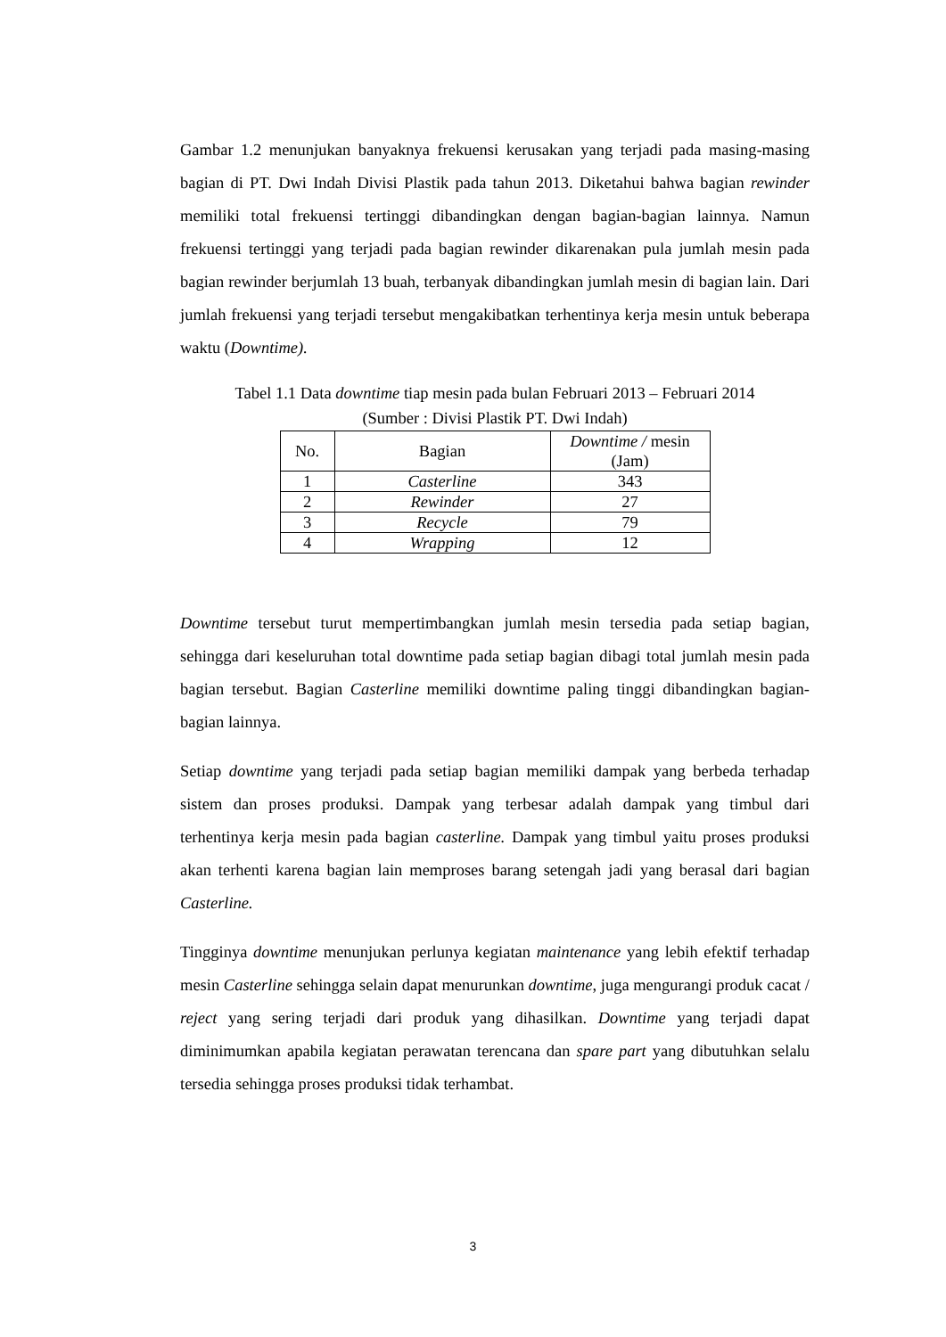Gambar 1.2 menunjukan banyaknya frekuensi kerusakan yang terjadi pada masing-masing bagian di PT. Dwi Indah Divisi Plastik pada tahun 2013. Diketahui bahwa bagian rewinder memiliki total frekuensi tertinggi dibandingkan dengan bagian-bagian lainnya. Namun frekuensi tertinggi yang terjadi pada bagian rewinder dikarenakan pula jumlah mesin pada bagian rewinder berjumlah 13 buah, terbanyak dibandingkan jumlah mesin di bagian lain. Dari jumlah frekuensi yang terjadi tersebut mengakibatkan terhentinya kerja mesin untuk beberapa waktu (Downtime).
Tabel 1.1 Data downtime tiap mesin pada bulan Februari 2013 – Februari 2014
(Sumber : Divisi Plastik PT. Dwi Indah)
| No. | Bagian | Downtime / mesin (Jam) |
| --- | --- | --- |
| 1 | Casterline | 343 |
| 2 | Rewinder | 27 |
| 3 | Recycle | 79 |
| 4 | Wrapping | 12 |
Downtime tersebut turut mempertimbangkan jumlah mesin tersedia pada setiap bagian, sehingga dari keseluruhan total downtime pada setiap bagian dibagi total jumlah mesin pada bagian tersebut. Bagian Casterline memiliki downtime paling tinggi dibandingkan bagian-bagian lainnya.
Setiap downtime yang terjadi pada setiap bagian memiliki dampak yang berbeda terhadap sistem dan proses produksi. Dampak yang terbesar adalah dampak yang timbul dari terhentinya kerja mesin pada bagian casterline. Dampak yang timbul yaitu proses produksi akan terhenti karena bagian lain memproses barang setengah jadi yang berasal dari bagian Casterline.
Tingginya downtime menunjukan perlunya kegiatan maintenance yang lebih efektif terhadap mesin Casterline sehingga selain dapat menurunkan downtime, juga mengurangi produk cacat / reject yang sering terjadi dari produk yang dihasilkan. Downtime yang terjadi dapat diminimumkan apabila kegiatan perawatan terencana dan spare part yang dibutuhkan selalu tersedia sehingga proses produksi tidak terhambat.
3